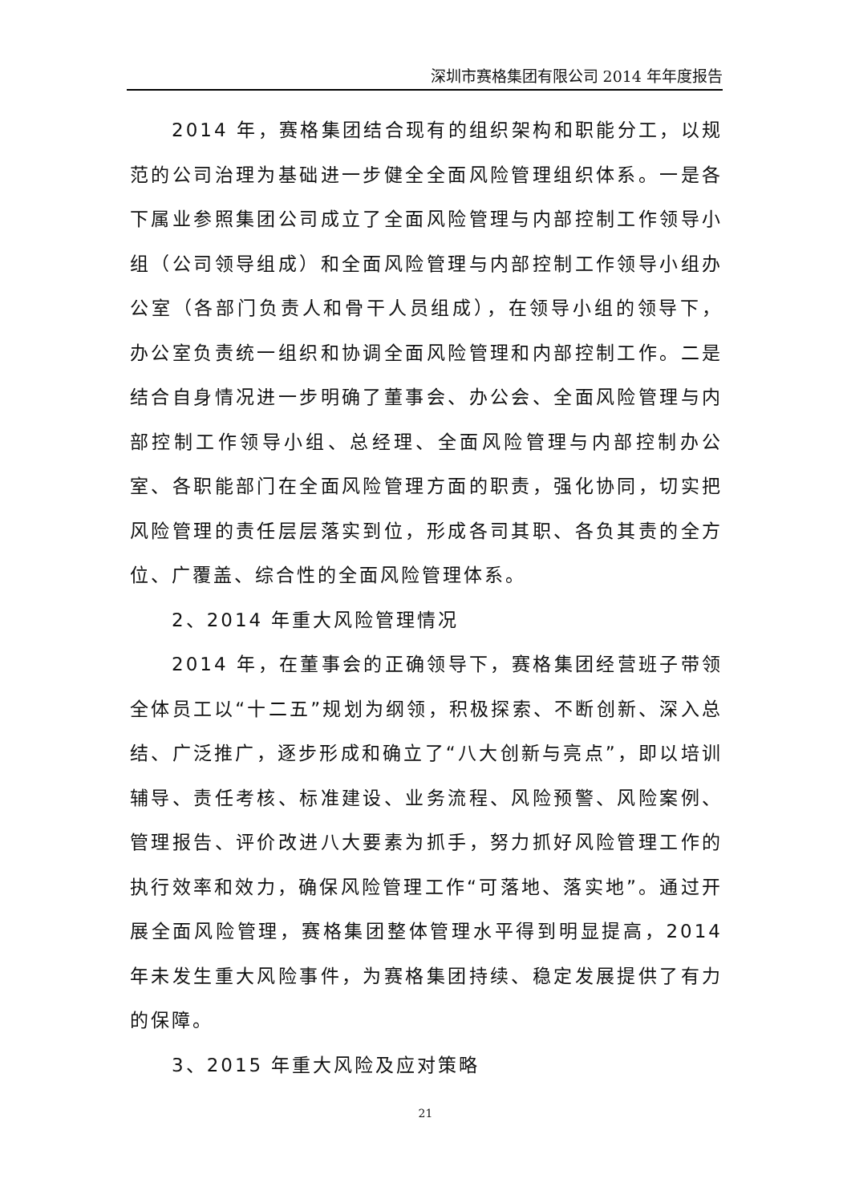深圳市赛格集团有限公司 2014 年年度报告
2014 年，赛格集团结合现有的组织架构和职能分工，以规范的公司治理为基础进一步健全全面风险管理组织体系。一是各下属业参照集团公司成立了全面风险管理与内部控制工作领导小组（公司领导组成）和全面风险管理与内部控制工作领导小组办公室（各部门负责人和骨干人员组成），在领导小组的领导下，办公室负责统一组织和协调全面风险管理和内部控制工作。二是结合自身情况进一步明确了董事会、办公会、全面风险管理与内部控制工作领导小组、总经理、全面风险管理与内部控制办公室、各职能部门在全面风险管理方面的职责，强化协同，切实把风险管理的责任层层落实到位，形成各司其职、各负其责的全方位、广覆盖、综合性的全面风险管理体系。
2、2014 年重大风险管理情况
2014 年，在董事会的正确领导下，赛格集团经营班子带领全体员工以“十二五”规划为纲领，积极探索、不断创新、深入总结、广泛推广，逐步形成和确立了“八大创新与亮点”，即以培训辅导、责任考核、标准建设、业务流程、风险预警、风险案例、管理报告、评价改进八大要素为抓手，努力抓好风险管理工作的执行效率和效力，确保风险管理工作“可落地、落实地”。通过开展全面风险管理，赛格集团整体管理水平得到明显提高，2014 年未发生重大风险事件，为赛格集团持续、稳定发展提供了有力的保障。
3、2015 年重大风险及应对策略
21